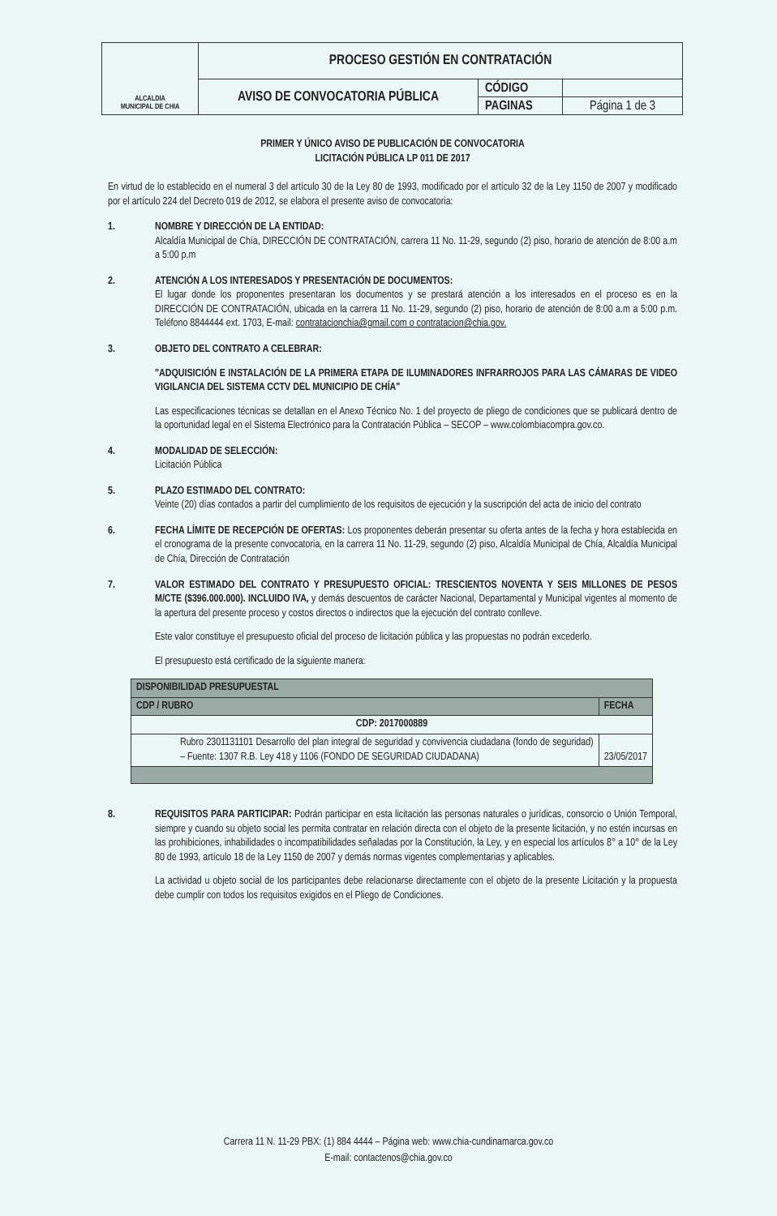| ALCALDIA MUNICIPAL DE CHIA | PROCESO GESTIÓN EN CONTRATACIÓN | | |
| | AVISO DE CONVOCATORIA PÚBLICA | CÓDIGO | |
| | | PAGINAS | Página 1 de 3 |
PRIMER Y ÚNICO AVISO DE PUBLICACIÓN DE CONVOCATORIA
LICITACIÓN PÚBLICA LP 011 DE 2017
En virtud de lo establecido en el numeral 3 del artículo 30 de la Ley 80 de 1993, modificado por el artículo 32 de la Ley 1150 de 2007 y modificado por el artículo 224 del Decreto 019 de 2012, se elabora el presente aviso de convocatoria:
1. NOMBRE Y DIRECCIÓN DE LA ENTIDAD:
Alcaldía Municipal de Chía, DIRECCIÓN DE CONTRATACIÓN, carrera 11 No. 11-29, segundo (2) piso, horario de atención de 8:00 a.m a 5:00 p.m
2. ATENCIÓN A LOS INTERESADOS Y PRESENTACIÓN DE DOCUMENTOS:
El lugar donde los proponentes presentaran los documentos y se prestará atención a los interesados en el proceso es en la DIRECCIÓN DE CONTRATACIÓN, ubicada en la carrera 11 No. 11-29, segundo (2) piso, horario de atención de 8:00 a.m a 5:00 p.m. Teléfono 8844444 ext. 1703, E-mail: contratacionchia@gmail.com o contratacion@chia.gov.
3. OBJETO DEL CONTRATO A CELEBRAR:
"ADQUISICIÓN E INSTALACIÓN DE LA PRIMERA ETAPA DE ILUMINADORES INFRARROJOS PARA LAS CÁMARAS DE VIDEO VIGILANCIA DEL SISTEMA CCTV DEL MUNICIPIO DE CHÍA"
Las especificaciones técnicas se detallan en el Anexo Técnico No. 1 del proyecto de pliego de condiciones que se publicará dentro de la oportunidad legal en el Sistema Electrónico para la Contratación Pública – SECOP – www.colombiacompra.gov.co.
4. MODALIDAD DE SELECCIÓN:
Licitación Pública
5. PLAZO ESTIMADO DEL CONTRATO:
Veinte (20) días contados a partir del cumplimiento de los requisitos de ejecución y la suscripción del acta de inicio del contrato
6. FECHA LÍMITE DE RECEPCIÓN DE OFERTAS: Los proponentes deberán presentar su oferta antes de la fecha y hora establecida en el cronograma de la presente convocatoria, en la carrera 11 No. 11-29, segundo (2) piso, Alcaldía Municipal de Chía, Alcaldía Municipal de Chía, Dirección de Contratación
7. VALOR ESTIMADO DEL CONTRATO Y PRESUPUESTO OFICIAL: TRESCIENTOS NOVENTA Y SEIS MILLONES DE PESOS M/CTE ($396.000.000). INCLUIDO IVA, y demás descuentos de carácter Nacional, Departamental y Municipal vigentes al momento de la apertura del presente proceso y costos directos o indirectos que la ejecución del contrato conlleve.
Este valor constituye el presupuesto oficial del proceso de licitación pública y las propuestas no podrán excederlo.
El presupuesto está certificado de la siguiente manera:
| DISPONIBILIDAD PRESUPUESTAL | |
| --- | --- |
| CDP / RUBRO | FECHA |
| CDP: 2017000889 | |
| Rubro 2301131101 Desarrollo del plan integral de seguridad y convivencia ciudadana (fondo de seguridad) – Fuente: 1307 R.B. Ley 418 y 1106 (FONDO DE SEGURIDAD CIUDADANA) | 23/05/2017 |
8. REQUISITOS PARA PARTICIPAR: Podrán participar en esta licitación las personas naturales o jurídicas, consorcio o Unión Temporal, siempre y cuando su objeto social les permita contratar en relación directa con el objeto de la presente licitación, y no estén incursas en las prohibiciones, inhabilidades o incompatibilidades señaladas por la Constitución, la Ley, y en especial los artículos 8° a 10° de la Ley 80 de 1993, artículo 18 de la Ley 1150 de 2007 y demás normas vigentes complementarias y aplicables.
La actividad u objeto social de los participantes debe relacionarse directamente con el objeto de la presente Licitación y la propuesta debe cumplir con todos los requisitos exigidos en el Pliego de Condiciones.
Carrera 11 N. 11-29 PBX: (1) 884 4444 – Página web: www.chia-cundinamarca.gov.co
E-mail: contactenos@chia.gov.co